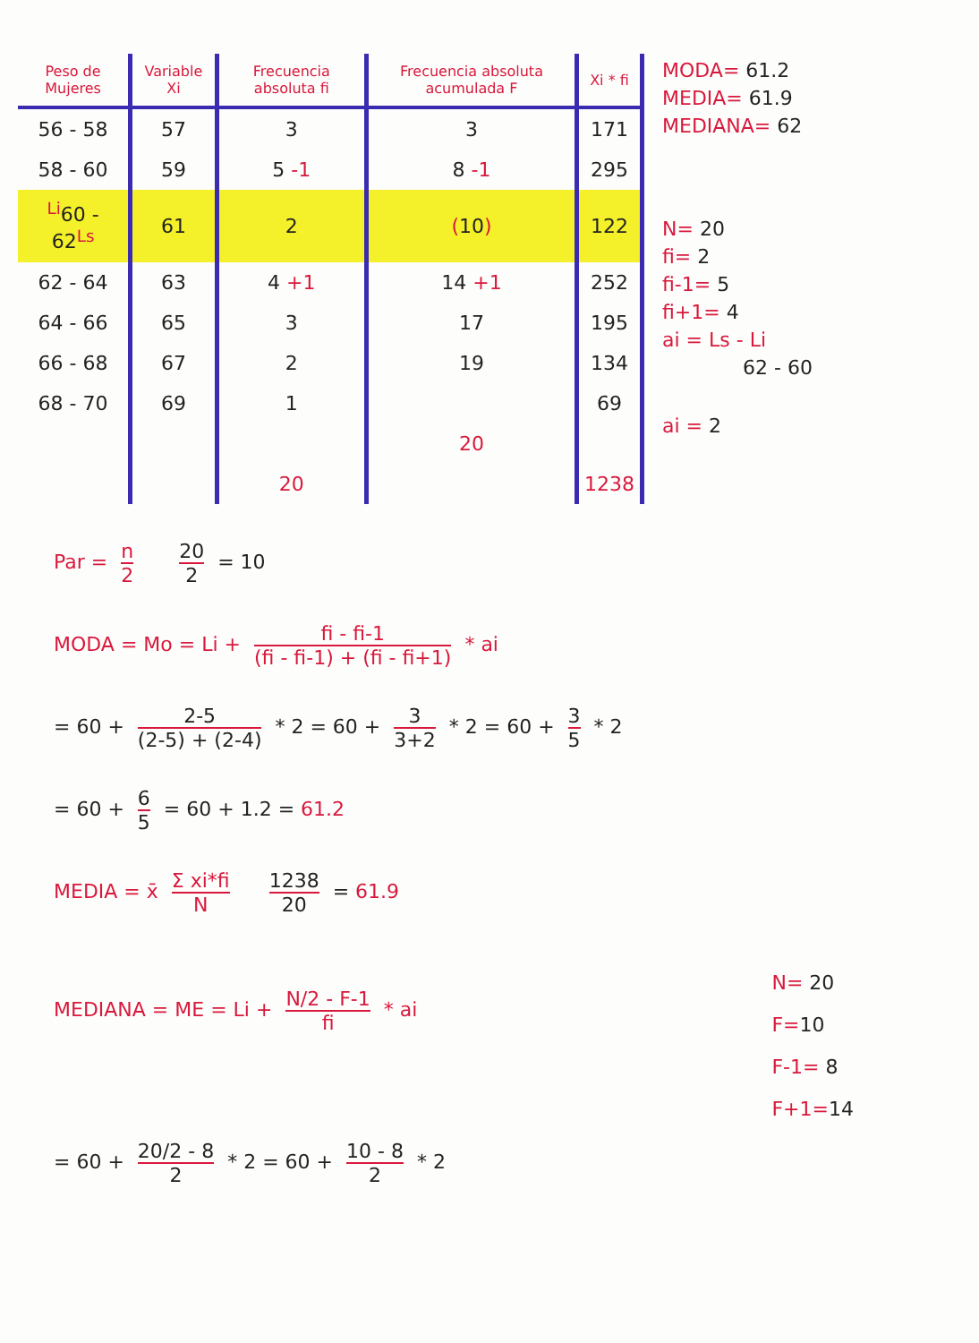| Peso de Mujeres | Variable Xi | Frecuencia absoluta fi | Frecuencia absoluta acumulada F | Xi * fi |
| --- | --- | --- | --- | --- |
| 56 - 58 | 57 | 3 | 3 | 171 |
| 58 - 60 | 59 | 5 -1 | 8 -1 | 295 |
| <sup>Li</sup> 60 - 62 <sup>Ls</sup> | 61 | 2 | ( 10 ) | 122 |
| 62 - 64 | 63 | 4 +1 | 14 +1 | 252 |
| 64 - 66 | 65 | 3 | 17 | 195 |
| 66 - 68 | 67 | 2 | 19 | 134 |
| 68 - 70 | 69 | 1 | | 69 |
| | | | 20 | |
| | | 20 | | 1238 |
MODA= 61.2
MEDIA= 61.9
MEDIANA= 62
N= 20
fi= 2
fi-1= 5
fi+1= 4
ai = Ls - Li
62 - 60
ai = 2
Par = n 2 20 2 = 10
MODA = Mo = Li + fi - fi-1 (fi - fi-1) + (fi - fi+1) * ai
= 60 + 2-5 (2-5) + (2-4) * 2 = 60 + 3 3+2 * 2 = 60 + 3 5 * 2
= 60 + 6 5 = 60 + 1.2 = 61.2
MEDIA = x̄ Σ xi*fi N 1238 20 = 61.9
MEDIANA = ME = Li + N/2 - F-1 fi * ai
N= 20
F=10
F-1= 8
F+1=14
= 60 + 20/2 - 8 2 * 2 = 60 + 10 - 8 2 * 2